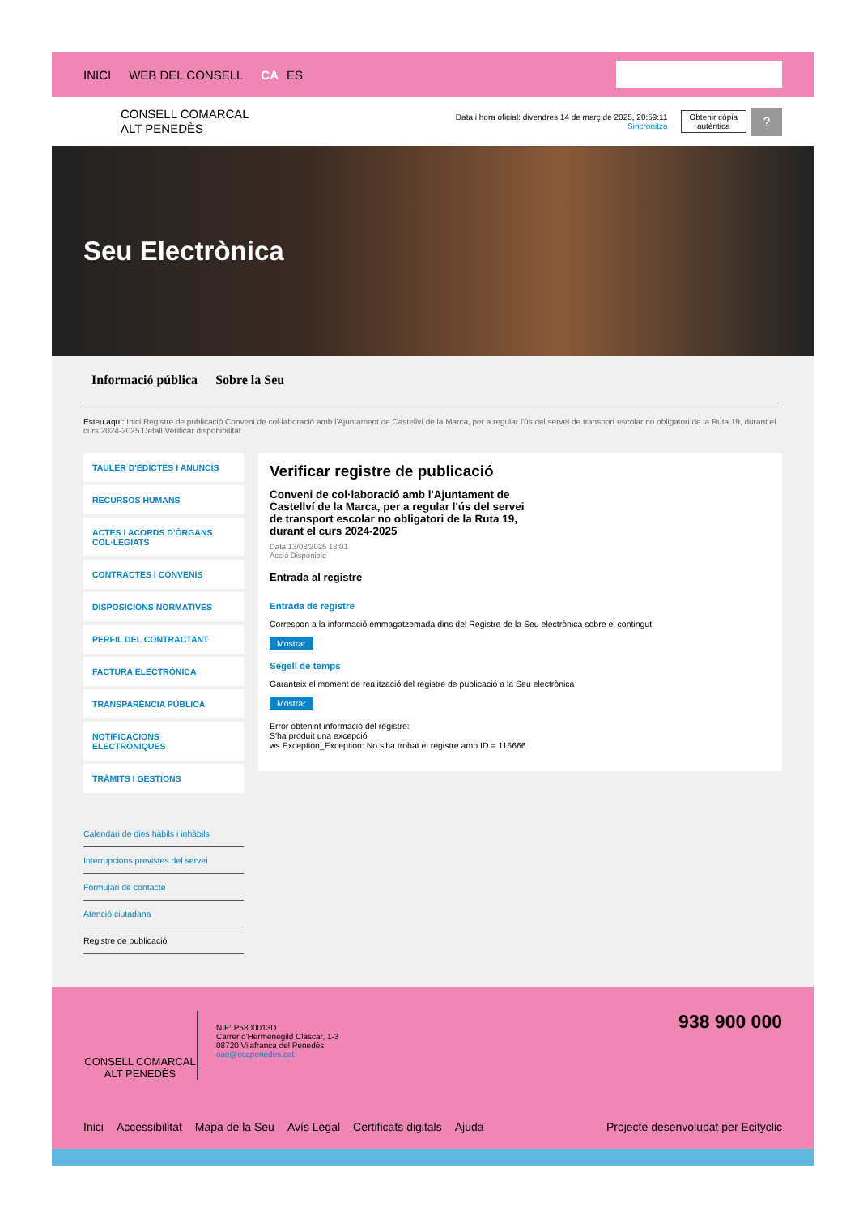INICI WEB DEL CONSELL CA ES
CONSELL COMARCAL
ALT PENEDÈS
Data i hora oficial: divendres 14 de març de 2025, 20:59:11
Sincronitza
Obtenir còpia
autèntica
?
Seu Electrònica
Informació pública Sobre la Seu
Esteu aquí: Inici Registre de publicació Conveni de col·laboració amb l'Ajuntament de Castellví de la Marca, per a regular l'ús del servei de transport escolar no obligatori de la Ruta 19, durant el curs 2024-2025 Detall Verificar disponibilitat
TAULER D'EDICTES I ANUNCIS
RECURSOS HUMANS
ACTES I ACORDS D'ÒRGANS COL·LEGIATS
CONTRACTES I CONVENIS
DISPOSICIONS NORMATIVES
PERFIL DEL CONTRACTANT
FACTURA ELECTRÒNICA
TRANSPARÈNCIA PÚBLICA
NOTIFICACIONS ELECTRÒNIQUES
TRÀMITS I GESTIONS
Calendari de dies hàbils i inhàbils
Interrupcions previstes del servei
Formulari de contacte
Atenció ciutadana
Registre de publicació
Verificar registre de publicació
Conveni de col·laboració amb l'Ajuntament de Castellví de la Marca, per a regular l'ús del servei de transport escolar no obligatori de la Ruta 19, durant el curs 2024-2025
Data 13/03/2025 13:01
Acció Disponible
Entrada al registre
Entrada de registre
Correspon a la informació emmagatzemada dins del Registre de la Seu electrònica sobre el contingut
Mostrar
Segell de temps
Garanteix el moment de realització del registre de publicació a la Seu electrònica
Mostrar
Error obtenint informació del registre:
S'ha produit una excepció
ws.Exception_Exception: No s'ha trobat el registre amb ID = 115666
CONSELL COMARCAL
ALT PENEDÈS
NIF: P5800013D
Carrer d'Hermenegild Clascar, 1-3
08720 Vilafranca del Penedès
oac@ccapenedes.cat
938 900 000
Inici Accessibilitat Mapa de la Seu Avís Legal Certificats digitals Ajuda
Projecte desenvolupat per Ecityclic